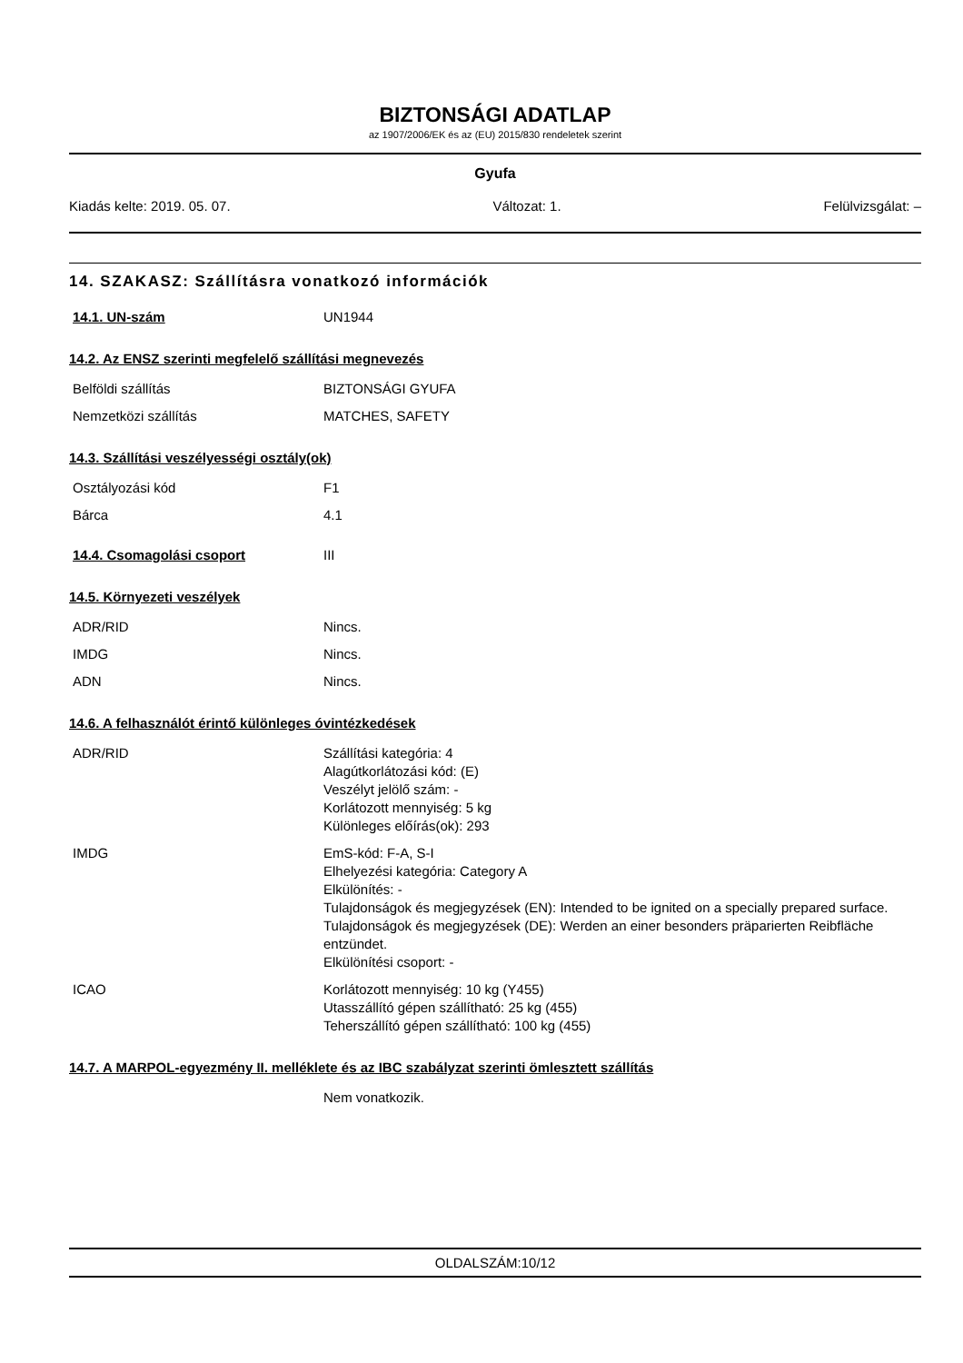BIZTONSÁGI ADATLAP
az 1907/2006/EK és az (EU) 2015/830 rendeletek szerint
Gyufa
Kiadás kelte: 2019. 05. 07. Változat: 1. Felülvizsgálat: –
14. SZAKASZ: Szállításra vonatkozó információk
| 14.1. UN-szám | UN1944 |
14.2. Az ENSZ szerinti megfelelő szállítási megnevezés
| Belföldi szállítás | BIZTONSÁGI GYUFA |
| Nemzetközi szállítás | MATCHES, SAFETY |
14.3. Szállítási veszélyességi osztály(ok)
| Osztályozási kód | F1 |
| Bárca | 4.1 |
| 14.4. Csomagolási csoport | III |
14.5. Környezeti veszélyek
| ADR/RID | Nincs. |
| IMDG | Nincs. |
| ADN | Nincs. |
14.6. A felhasználót érintő különleges óvintézkedések
| ADR/RID | Szállítási kategória: 4 Alagútkorlátozási kód: (E) Veszélyt jelölő szám: - Korlátozott mennyiség: 5 kg Különleges előírás(ok): 293 |
| IMDG | EmS-kód: F-A, S-I Elhelyezési kategória: Category A Elkülönítés: - Tulajdonságok és megjegyzések (EN): Intended to be ignited on a specially prepared surface. Tulajdonságok és megjegyzések (DE): Werden an einer besonders präparierten Reibfläche entzündet. Elkülönítési csoport: - |
| ICAO | Korlátozott mennyiség: 10 kg (Y455) Utasszállító gépen szállítható: 25 kg (455) Teherszállító gépen szállítható: 100 kg (455) |
14.7. A MARPOL-egyezmény II. melléklete és az IBC szabályzat szerinti ömlesztett szállítás
| | Nem vonatkozik. |
OLDALSZÁM:10/12